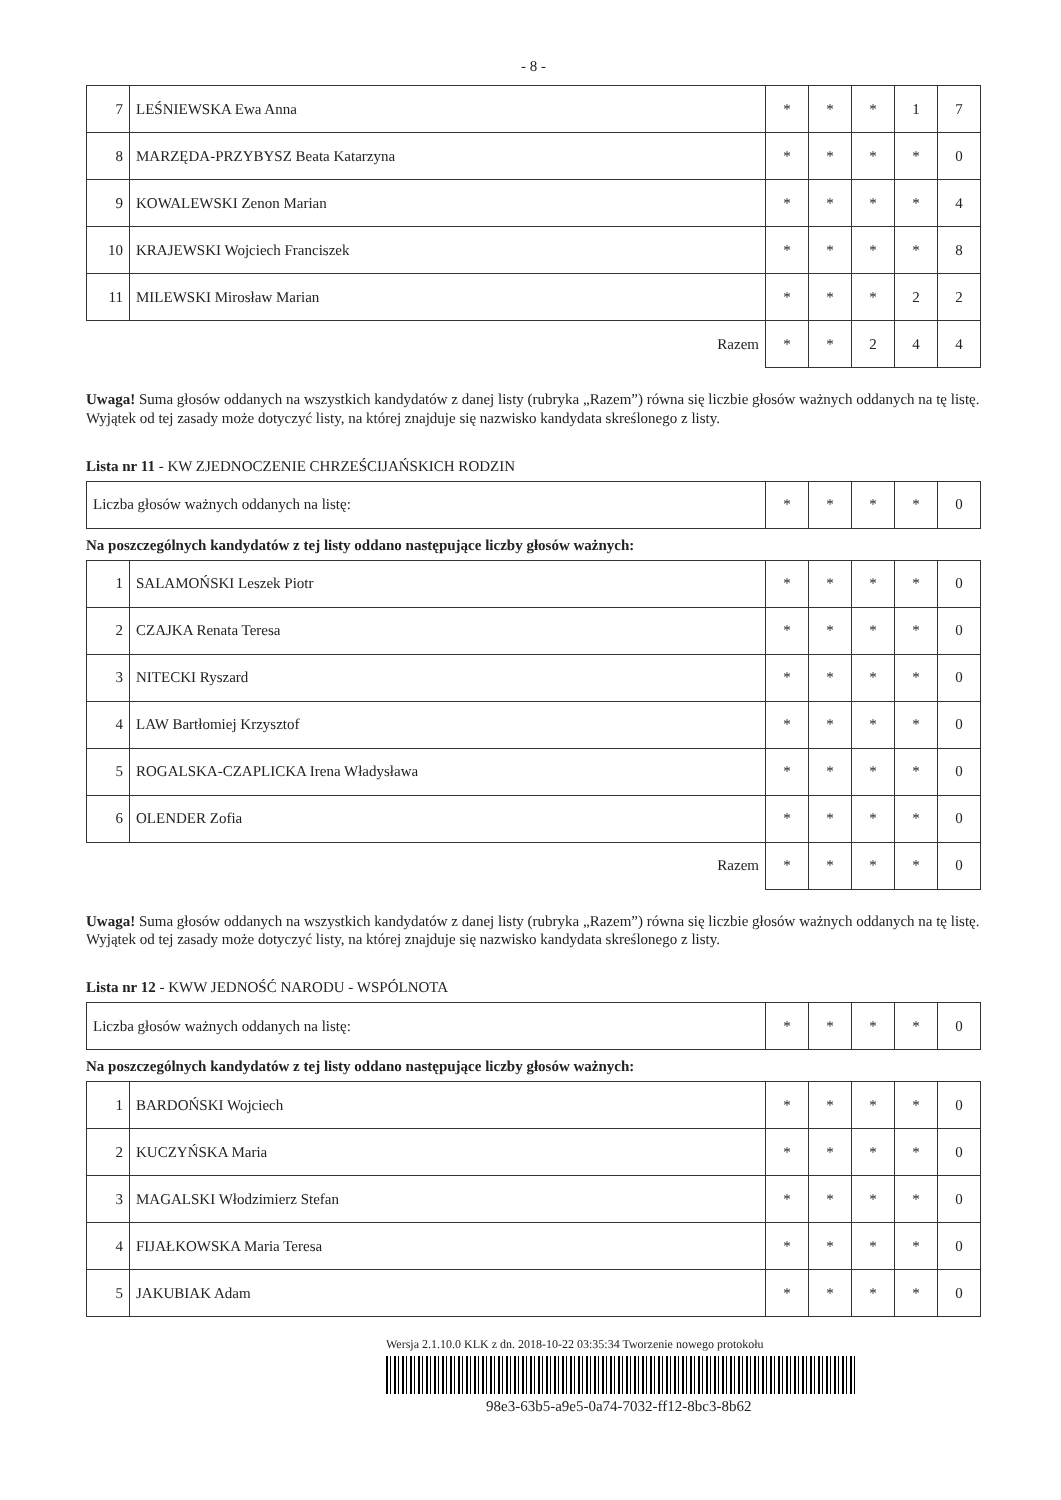- 8 -
| 7 | LEŚNIEWSKA Ewa Anna | * | * | * | 1 | 7 |
| 8 | MARZĘDA-PRZYBYSZ Beata Katarzyna | * | * | * | * | 0 |
| 9 | KOWALEWSKI Zenon Marian | * | * | * | * | 4 |
| 10 | KRAJEWSKI Wojciech Franciszek | * | * | * | * | 8 |
| 11 | MILEWSKI Mirosław Marian | * | * | * | 2 | 2 |
| Razem | | * | * | 2 | 4 | 4 |
Uwaga! Suma głosów oddanych na wszystkich kandydatów z danej listy (rubryka „Razem”) równa się liczbie głosów ważnych oddanych na tę listę. Wyjątek od tej zasady może dotyczyć listy, na której znajduje się nazwisko kandydata skreślonego z listy.
Lista nr 11 - KW ZJEDNOCZENIE CHRZEŚCIJAŃSKICH RODZIN
| Liczba głosów ważnych oddanych na listę: | * | * | * | * | 0 |
Na poszczególnych kandydatów z tej listy oddano następujące liczby głosów ważnych:
| 1 | SALAMOŃSKI Leszek Piotr | * | * | * | * | 0 |
| 2 | CZAJKA Renata Teresa | * | * | * | * | 0 |
| 3 | NITECKI Ryszard | * | * | * | * | 0 |
| 4 | LAW Bartłomiej Krzysztof | * | * | * | * | 0 |
| 5 | ROGALSKA-CZAPLICKA Irena Władysława | * | * | * | * | 0 |
| 6 | OLENDER Zofia | * | * | * | * | 0 |
| Razem | | * | * | * | * | 0 |
Uwaga! Suma głosów oddanych na wszystkich kandydatów z danej listy (rubryka „Razem”) równa się liczbie głosów ważnych oddanych na tę listę. Wyjątek od tej zasady może dotyczyć listy, na której znajduje się nazwisko kandydata skreślonego z listy.
Lista nr 12 - KWW JEDNOŚĆ NARODU - WSPÓLNOTA
| Liczba głosów ważnych oddanych na listę: | * | * | * | * | 0 |
Na poszczególnych kandydatów z tej listy oddano następujące liczby głosów ważnych:
| 1 | BARDOŃSKI Wojciech | * | * | * | * | 0 |
| 2 | KUCZYŃSKA Maria | * | * | * | * | 0 |
| 3 | MAGALSKI Włodzimierz Stefan | * | * | * | * | 0 |
| 4 | FIJAŁKOWSKA Maria Teresa | * | * | * | * | 0 |
| 5 | JAKUBIAK Adam | * | * | * | * | 0 |
Wersja 2.1.10.0 KLK z dn. 2018-10-22 03:35:34 Tworzenie nowego protokołu
98e3-63b5-a9e5-0a74-7032-ff12-8bc3-8b62